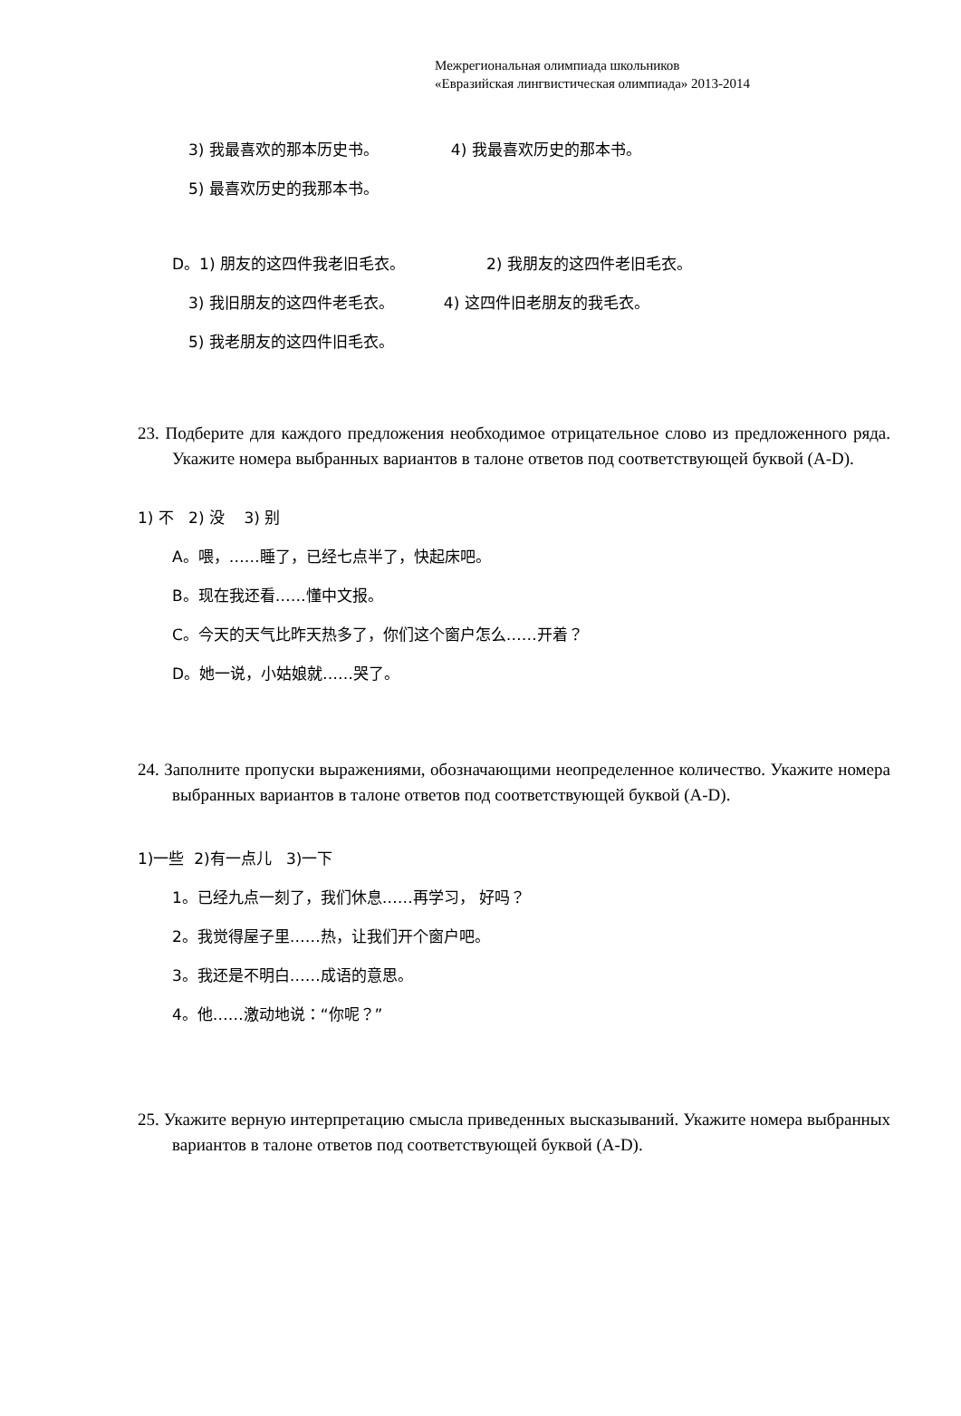Межрегиональная олимпиада школьников
«Евразийская лингвистическая олимпиада» 2013-2014
3) 我最喜欢的那本历史书。 4) 我最喜欢历史的那本书。
5) 最喜欢历史的我那本书。
D。1) 朋友的这四件我老旧毛衣。 2) 我朋友的这四件老旧毛衣。
3) 我旧朋友的这四件老毛衣。 4) 这四件旧老朋友的我毛衣。
5) 我老朋友的这四件旧毛衣。
23. Подберите для каждого предложения необходимое отрицательное слово из предложенного ряда. Укажите номера выбранных вариантов в талоне ответов под соответствующей буквой (A-D).
1) 不 2) 没 3) 别
A。喂，……睡了，已经七点半了，快起床吧。
B。现在我还看……懂中文报。
C。今天的天气比昨天热多了，你们这个窗户怎么……开着？
D。她一说，小姑娘就……哭了。
24. Заполните пропуски выражениями, обозначающими неопределенное количество. Укажите номера выбранных вариантов в талоне ответов под соответствующей буквой (A-D).
1)一些 2)有一点儿 3)一下
1。已经九点一刻了，我们休息……再学习， 好吗？
2。我觉得屋子里……热，让我们开个窗户吧。
3。我还是不明白……成语的意思。
4。他……激动地说：“你呢？”
25. Укажите верную интерпретацию смысла приведенных высказываний. Укажите номера выбранных вариантов в талоне ответов под соответствующей буквой (A-D).